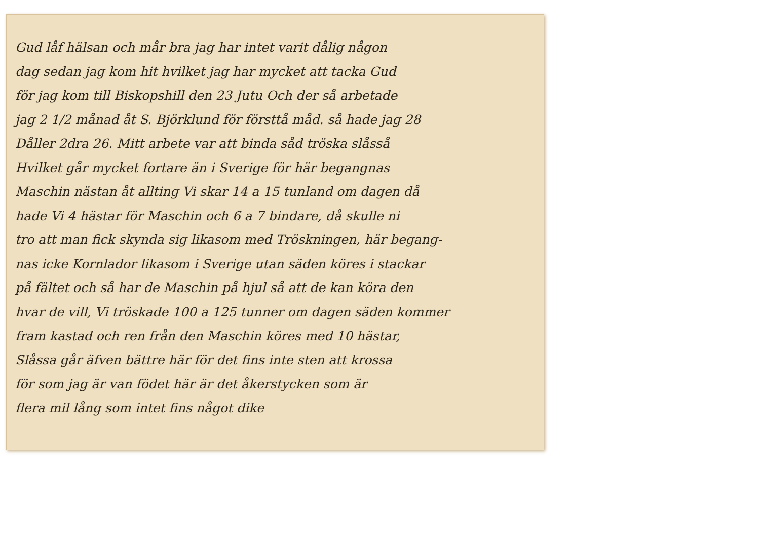Gud låf hälsan och mår bra jag har intet varit dålig någon
dag sedan jag kom hit hvilket jag har mycket att tacka Gud
för jag kom till Biskopshill den 23 Jutu Och der så arbetade
jag 2 1/2 månad åt S. Björklund för försttå måd. så hade jag 28
Dåller 2dra 26. Mitt arbete var att binda såd tröska slåsså
Hvilket går mycket fortare än i Sverige för här begangnas
Maschin nästan åt allting Vi skar 14 a 15 tunland om dagen då
hade Vi 4 hästar för Maschin och 6 a 7 bindare, då skulle ni
tro att man fick skynda sig likasom med Tröskningen, här begang-
nas icke Kornlador likasom i Sverige utan säden köres i stackar
på fältet och så har de Maschin på hjul så att de kan köra den
hvar de vill, Vi tröskade 100 a 125 tunner om dagen säden kommer
fram kastad och ren från den Maschin köres med 10 hästar,
Slåssa går äfven bättre här för det fins inte sten att krossa
för som jag är van födet här är det åkerstycken som är
flera mil lång som intet fins något dike